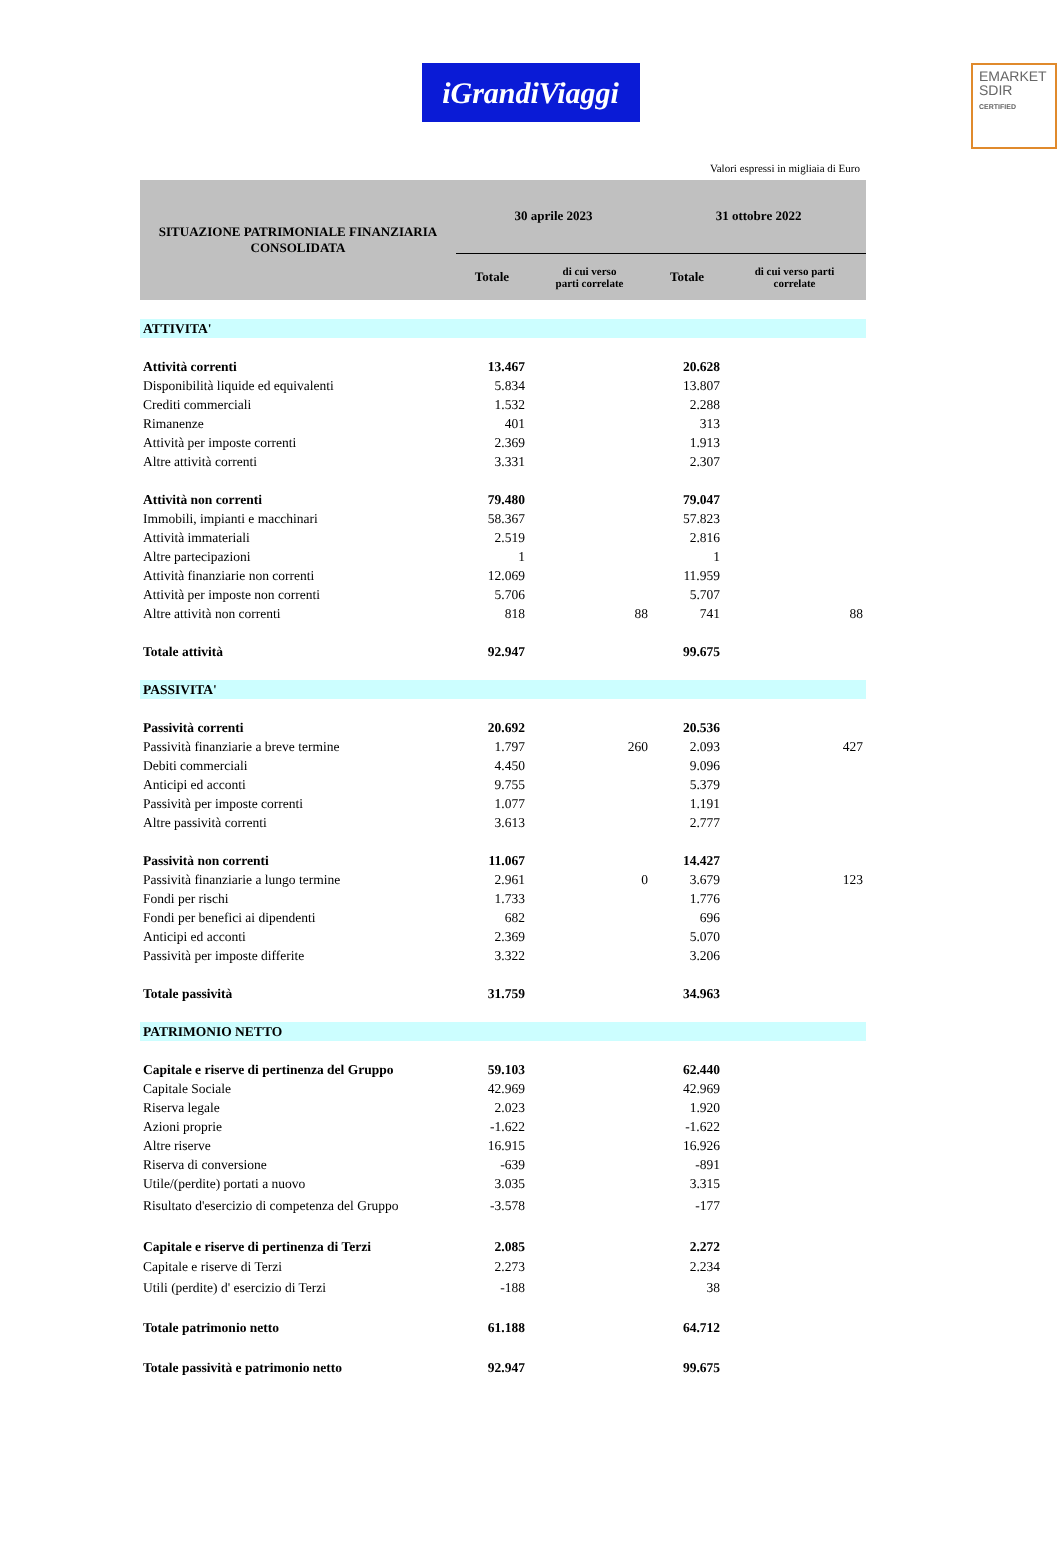EMARKET
SDIR
CERTIFIED
iGrandiViaggi
Valori espressi in migliaia di Euro
| SITUAZIONE PATRIMONIALE FINANZIARIA CONSOLIDATA | 30 aprile 2023 | | 31 ottobre 2022 | |
| --- | --- | --- | --- | --- |
| | Totale | di cui verso parti correlate | Totale | di cui verso parti correlate |
| ATTIVITA' | | | | |
| Attività correnti | 13.467 | | 20.628 | |
| Disponibilità liquide ed equivalenti | 5.834 | | 13.807 | |
| Crediti commerciali | 1.532 | | 2.288 | |
| Rimanenze | 401 | | 313 | |
| Attività per imposte correnti | 2.369 | | 1.913 | |
| Altre attività correnti | 3.331 | | 2.307 | |
| Attività non correnti | 79.480 | | 79.047 | |
| Immobili, impianti e macchinari | 58.367 | | 57.823 | |
| Attività immateriali | 2.519 | | 2.816 | |
| Altre partecipazioni | 1 | | 1 | |
| Attività finanziarie non correnti | 12.069 | | 11.959 | |
| Attività per imposte non correnti | 5.706 | | 5.707 | |
| Altre attività non correnti | 818 | 88 | 741 | 88 |
| Totale attività | 92.947 | | 99.675 | |
| PASSIVITA' | | | | |
| Passività correnti | 20.692 | | 20.536 | |
| Passività finanziarie a breve termine | 1.797 | 260 | 2.093 | 427 |
| Debiti commerciali | 4.450 | | 9.096 | |
| Anticipi ed acconti | 9.755 | | 5.379 | |
| Passività per imposte correnti | 1.077 | | 1.191 | |
| Altre passività correnti | 3.613 | | 2.777 | |
| Passività non correnti | 11.067 | | 14.427 | |
| Passività finanziarie a lungo termine | 2.961 | 0 | 3.679 | 123 |
| Fondi per rischi | 1.733 | | 1.776 | |
| Fondi per benefici ai dipendenti | 682 | | 696 | |
| Anticipi ed acconti | 2.369 | | 5.070 | |
| Passività per imposte differite | 3.322 | | 3.206 | |
| Totale passività | 31.759 | | 34.963 | |
| PATRIMONIO NETTO | | | | |
| Capitale e riserve di pertinenza del Gruppo | 59.103 | | 62.440 | |
| Capitale Sociale | 42.969 | | 42.969 | |
| Riserva legale | 2.023 | | 1.920 | |
| Azioni proprie | -1.622 | | -1.622 | |
| Altre riserve | 16.915 | | 16.926 | |
| Riserva di conversione | -639 | | -891 | |
| Utile/(perdite) portati a nuovo | 3.035 | | 3.315 | |
| Risultato d'esercizio di competenza del Gruppo | -3.578 | | -177 | |
| Capitale e riserve di pertinenza di Terzi | 2.085 | | 2.272 | |
| Capitale e riserve di Terzi | 2.273 | | 2.234 | |
| Utili (perdite) d' esercizio di Terzi | -188 | | 38 | |
| Totale patrimonio netto | 61.188 | | 64.712 | |
| Totale passività e patrimonio netto | 92.947 | | 99.675 | |